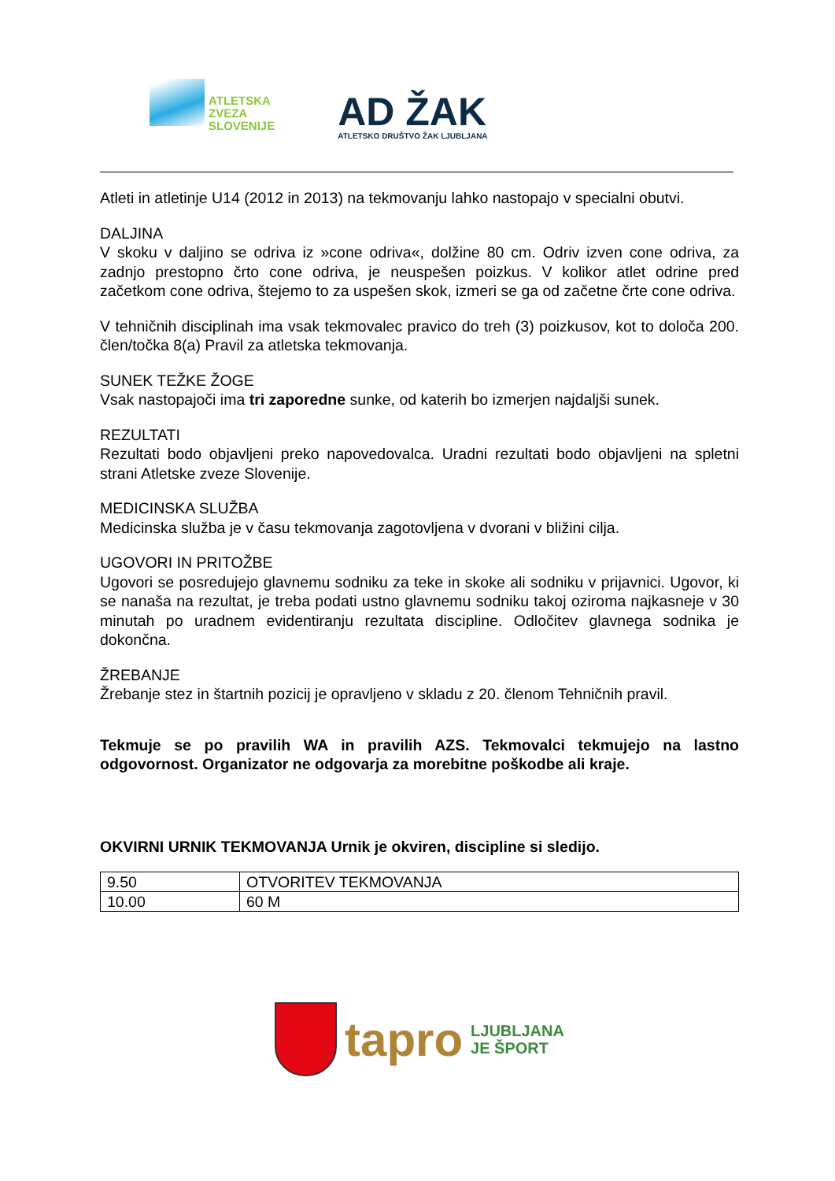ATLETSKA
ZVEZA
SLOVENIJE
AD ŽAK
ATLETSKO DRUŠTVO ŽAK LJUBLJANA
Atleti in atletinje U14 (2012 in 2013) na tekmovanju lahko nastopajo v specialni obutvi.
DALJINA
V skoku v daljino se odriva iz »cone odriva«, dolžine 80 cm. Odriv izven cone odriva, za zadnjo prestopno črto cone odriva, je neuspešen poizkus. V kolikor atlet odrine pred začetkom cone odriva, štejemo to za uspešen skok, izmeri se ga od začetne črte cone odriva.
V tehničnih disciplinah ima vsak tekmovalec pravico do treh (3) poizkusov, kot to določa 200. člen/točka 8(a) Pravil za atletska tekmovanja.
SUNEK TEŽKE ŽOGE
Vsak nastopajoči ima tri zaporedne sunke, od katerih bo izmerjen najdaljši sunek.
REZULTATI
Rezultati bodo objavljeni preko napovedovalca. Uradni rezultati bodo objavljeni na spletni strani Atletske zveze Slovenije.
MEDICINSKA SLUŽBA
Medicinska služba je v času tekmovanja zagotovljena v dvorani v bližini cilja.
UGOVORI IN PRITOŽBE
Ugovori se posredujejo glavnemu sodniku za teke in skoke ali sodniku v prijavnici. Ugovor, ki se nanaša na rezultat, je treba podati ustno glavnemu sodniku takoj oziroma najkasneje v 30 minutah po uradnem evidentiranju rezultata discipline. Odločitev glavnega sodnika je dokončna.
ŽREBANJE
Žrebanje stez in štartnih pozicij je opravljeno v skladu z 20. členom Tehničnih pravil.
Tekmuje se po pravilih WA in pravilih AZS. Tekmovalci tekmujejo na lastno odgovornost. Organizator ne odgovarja za morebitne poškodbe ali kraje.
OKVIRNI URNIK TEKMOVANJA Urnik je okviren, discipline si sledijo.
| 9.50 | OTVORITEV TEKMOVANJA |
| 10.00 | 60 M |
tapro
LJUBLJANA
JE ŠPORT